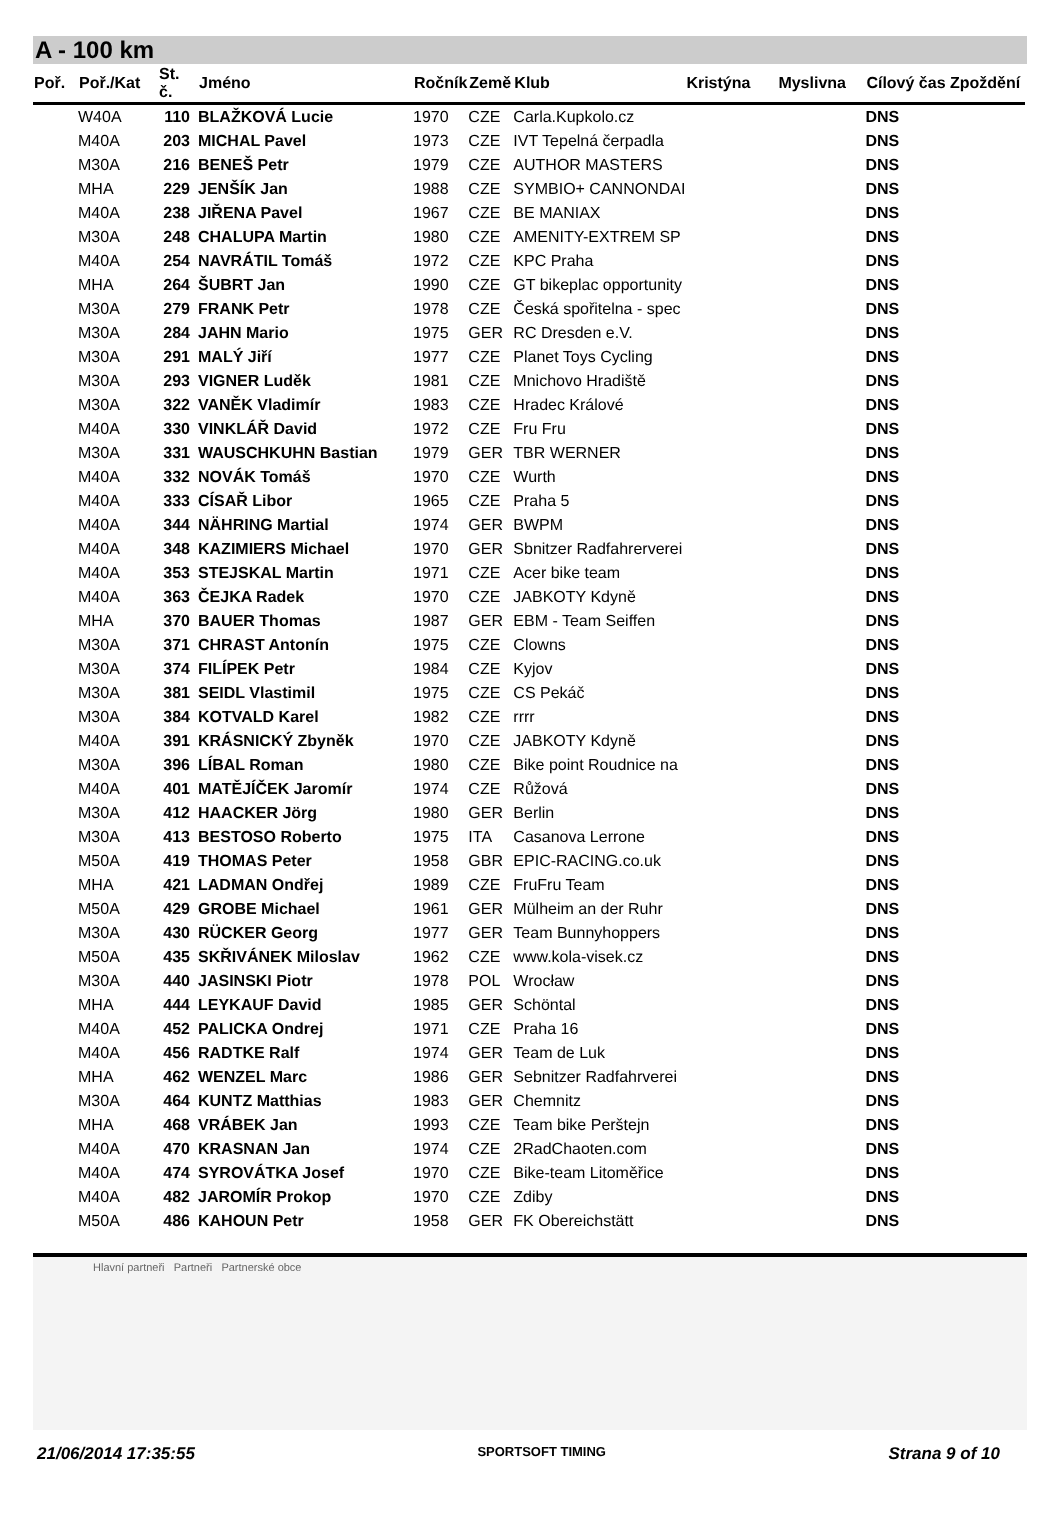A - 100 km
| Poř. | Poř./Kat | St. č. | Jméno | Ročník | Země | Klub | Kristýna | Myslivna | Cílový čas Zpoždění | |
| --- | --- | --- | --- | --- | --- | --- | --- | --- | --- | --- |
| | W40A | 110 | BLAŽKOVÁ Lucie | 1970 | CZE | Carla.Kupkolo.cz | | | DNS | |
| | M40A | 203 | MICHAL Pavel | 1973 | CZE | IVT Tepelná čerpadla | | | DNS | |
| | M30A | 216 | BENEŠ Petr | 1979 | CZE | AUTHOR MASTERS | | | DNS | |
| | MHA | 229 | JENŠÍK Jan | 1988 | CZE | SYMBIO+ CANNONDAI | | | DNS | |
| | M40A | 238 | JIŘENA Pavel | 1967 | CZE | BE MANIAX | | | DNS | |
| | M30A | 248 | CHALUPA Martin | 1980 | CZE | AMENITY-EXTREM SP | | | DNS | |
| | M40A | 254 | NAVRÁTIL Tomáš | 1972 | CZE | KPC Praha | | | DNS | |
| | MHA | 264 | ŠUBRT Jan | 1990 | CZE | GT bikeplac opportunity | | | DNS | |
| | M30A | 279 | FRANK Petr | 1978 | CZE | Česká spořitelna - spec | | | DNS | |
| | M30A | 284 | JAHN Mario | 1975 | GER | RC Dresden e.V. | | | DNS | |
| | M30A | 291 | MALÝ Jiří | 1977 | CZE | Planet Toys Cycling | | | DNS | |
| | M30A | 293 | VIGNER Luděk | 1981 | CZE | Mnichovo Hradiště | | | DNS | |
| | M30A | 322 | VANĚK Vladimír | 1983 | CZE | Hradec Králové | | | DNS | |
| | M40A | 330 | VINKLÁŘ David | 1972 | CZE | Fru Fru | | | DNS | |
| | M30A | 331 | WAUSCHKUHN Bastian | 1979 | GER | TBR WERNER | | | DNS | |
| | M40A | 332 | NOVÁK Tomáš | 1970 | CZE | Wurth | | | DNS | |
| | M40A | 333 | CÍSAŘ Libor | 1965 | CZE | Praha 5 | | | DNS | |
| | M40A | 344 | NÄHRING Martial | 1974 | GER | BWPM | | | DNS | |
| | M40A | 348 | KAZIMIERS Michael | 1970 | GER | Sbnitzer Radfahrerverei | | | DNS | |
| | M40A | 353 | STEJSKAL Martin | 1971 | CZE | Acer bike team | | | DNS | |
| | M40A | 363 | ČEJKA Radek | 1970 | CZE | JABKOTY Kdyně | | | DNS | |
| | MHA | 370 | BAUER Thomas | 1987 | GER | EBM - Team Seiffen | | | DNS | |
| | M30A | 371 | CHRAST Antonín | 1975 | CZE | Clowns | | | DNS | |
| | M30A | 374 | FILÍPEK Petr | 1984 | CZE | Kyjov | | | DNS | |
| | M30A | 381 | SEIDL Vlastimil | 1975 | CZE | CS Pekáč | | | DNS | |
| | M30A | 384 | KOTVALD Karel | 1982 | CZE | rrrr | | | DNS | |
| | M40A | 391 | KRÁSNICKÝ Zbyněk | 1970 | CZE | JABKOTY Kdyně | | | DNS | |
| | M30A | 396 | LÍBAL Roman | 1980 | CZE | Bike point Roudnice na | | | DNS | |
| | M40A | 401 | MATĚJÍČEK Jaromír | 1974 | CZE | Růžová | | | DNS | |
| | M30A | 412 | HAACKER Jörg | 1980 | GER | Berlin | | | DNS | |
| | M30A | 413 | BESTOSO Roberto | 1975 | ITA | Casanova Lerrone | | | DNS | |
| | M50A | 419 | THOMAS Peter | 1958 | GBR | EPIC-RACING.co.uk | | | DNS | |
| | MHA | 421 | LADMAN Ondřej | 1989 | CZE | FruFru Team | | | DNS | |
| | M50A | 429 | GROBE Michael | 1961 | GER | Mülheim an der Ruhr | | | DNS | |
| | M30A | 430 | RÜCKER Georg | 1977 | GER | Team Bunnyhoppers | | | DNS | |
| | M50A | 435 | SKŘIVÁNEK Miloslav | 1962 | CZE | www.kola-visek.cz | | | DNS | |
| | M30A | 440 | JASINSKI Piotr | 1978 | POL | Wrocław | | | DNS | |
| | MHA | 444 | LEYKAUF David | 1985 | GER | Schöntal | | | DNS | |
| | M40A | 452 | PALICKA Ondrej | 1971 | CZE | Praha 16 | | | DNS | |
| | M40A | 456 | RADTKE Ralf | 1974 | GER | Team de Luk | | | DNS | |
| | MHA | 462 | WENZEL Marc | 1986 | GER | Sebnitzer Radfahrverei | | | DNS | |
| | M30A | 464 | KUNTZ Matthias | 1983 | GER | Chemnitz | | | DNS | |
| | MHA | 468 | VRÁBEK Jan | 1993 | CZE | Team bike Perštejn | | | DNS | |
| | M40A | 470 | KRASNAN Jan | 1974 | CZE | 2RadChaoten.com | | | DNS | |
| | M40A | 474 | SYROVÁTKA Josef | 1970 | CZE | Bike-team Litoměřice | | | DNS | |
| | M40A | 482 | JAROMÍR Prokop | 1970 | CZE | Zdiby | | | DNS | |
| | M50A | 486 | KAHOUN Petr | 1958 | GER | FK Obereichstätt | | | DNS | |
Hlavní partneři Partneři Partnerské obce
21/06/2014 17:35:55 SPORTSOFT TIMING Strana 9 of 10